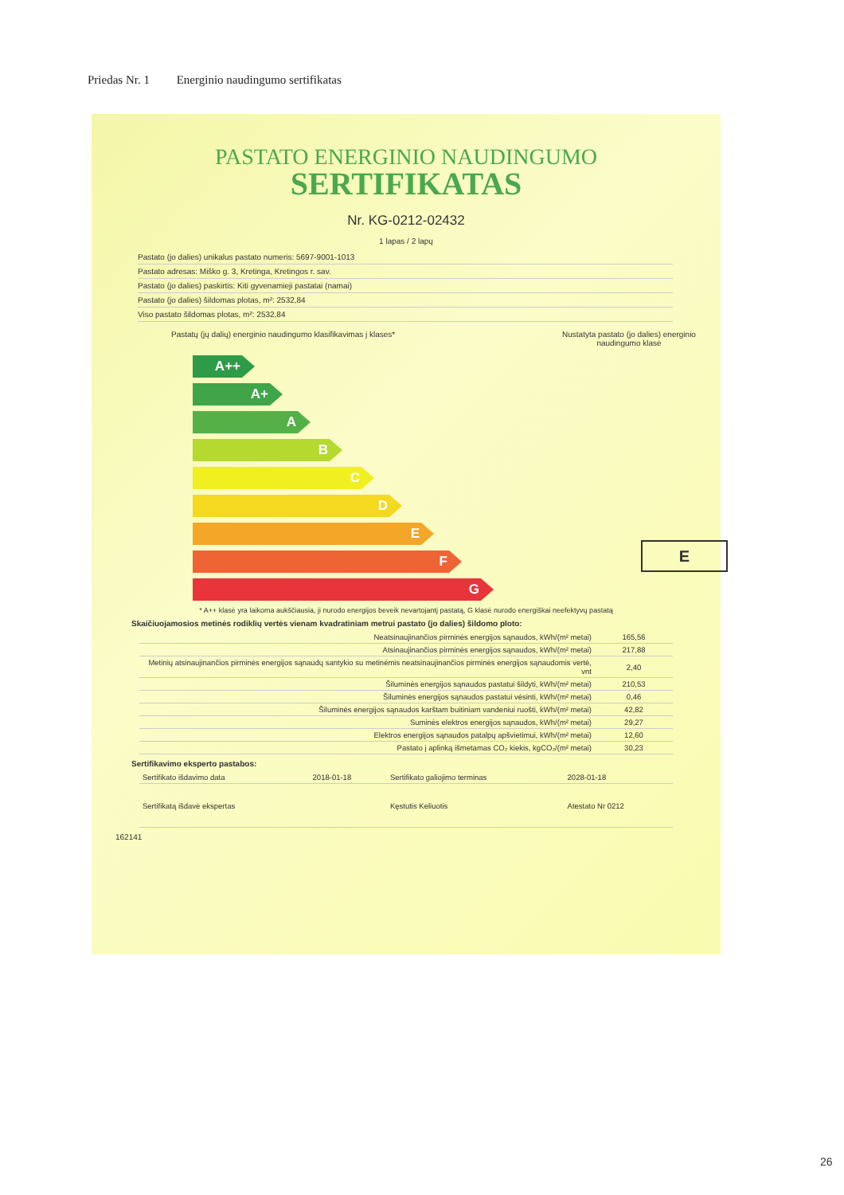Priedas Nr. 1 Energinio naudingumo sertifikatas
PASTATO ENERGINIO NAUDINGUMO
SERTIFIKATAS
Nr. KG-0212-02432
1 lapas / 2 lapų
Pastato (jo dalies) unikalus pastato numeris: 5697-9001-1013
Pastato adresas: Miško g. 3, Kretinga, Kretingos r. sav.
Pastato (jo dalies) paskirtis: Kiti gyvenamieji pastatai (namai)
Pastato (jo dalies) šildomas plotas, m²: 2532,84
Viso pastato šildomas plotas, m²: 2532,84
Pastatų (jų dalių) energinio naudingumo klasifikavimas į klases*
Nustatyta pastato (jo dalies) energinio naudingumo klasė
A++
A+
A
B
C
D
E
F
G
E
* A++ klasė yra laikoma aukščiausia, ji nurodo energijos beveik nevartojantį pastatą, G klasė nurodo energiškai neefektyvų pastatą
Skaičiuojamosios metinės rodiklių vertės vienam kvadratiniam metrui pastato (jo dalies) šildomo ploto:
| Neatsinaujinančios pirminės energijos sąnaudos, kWh/(m² metai) | 165,56 |
| Atsinaujinančios pirminės energijos sąnaudos, kWh/(m² metai) | 217,88 |
| Metinių atsinaujinančios pirminės energijos sąnaudų santykio su metinėmis neatsinaujinančios pirminės energijos sąnaudomis vertė, vnt | 2,40 |
| Šiluminės energijos sąnaudos pastatui šildyti, kWh/(m² metai) | 210,53 |
| Šiluminės energijos sąnaudos pastatui vėsinti, kWh/(m² metai) | 0,46 |
| Šiluminės energijos sąnaudos karštam buitiniam vandeniui ruošti, kWh/(m² metai) | 42,82 |
| Suminės elektros energijos sąnaudos, kWh/(m² metai) | 29,27 |
| Elektros energijos sąnaudos patalpų apšvietimui, kWh/(m² metai) | 12,60 |
| Pastato į aplinką išmetamas CO₂ kiekis, kgCO₂/(m² metai) | 30,23 |
Sertifikavimo eksperto pastabos:
| Sertifikato išdavimo data | 2018-01-18 | Sertifikato galiojimo terminas | 2028-01-18 |
| Sertifikatą išdavė ekspertas | | Kęstutis Keliuotis | Atestato Nr 0212 |
162141
26